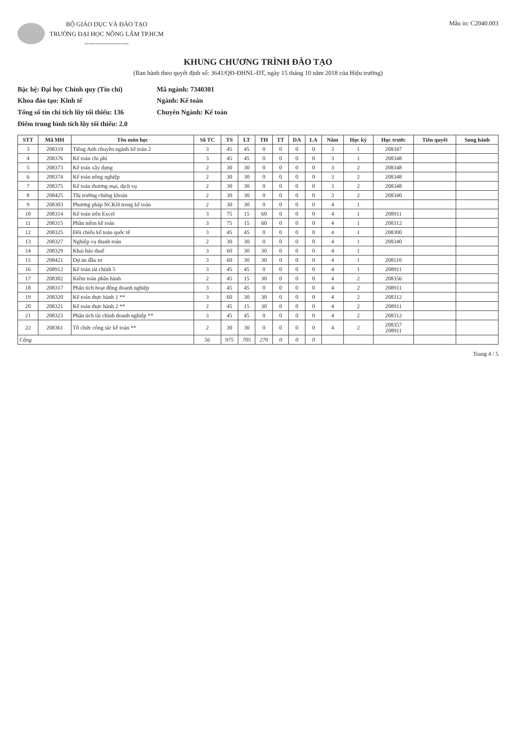BỘ GIÁO DỤC VÀ ĐÀO TẠO
TRƯỜNG ĐẠI HỌC NÔNG LÂM TP.HCM
---------------------
Mẫu in: C2040.003
KHUNG CHƯƠNG TRÌNH ĐÀO TẠO
(Ban hành theo quyết định số: 3641/QĐ-ĐHNL-ĐT, ngày 15 tháng 10 năm 2018 của Hiệu trưởng)
Bậc hệ: Đại học Chính quy (Tín chỉ)
Khoa đào tạo: Kinh tế
Tổng số tín chỉ tích lũy tối thiểu: 136
Điểm trung bình tích lũy tối thiểu: 2.0
Mã ngành: 7340301
Ngành: Kế toán
Chuyên Ngành: Kế toán
| STT | Mã MH | Tên môn học | Số TC | TS | LT | TH | TT | DA | LA | Năm | Học kỳ | Học trước | Tiên quyết | Song hành |
| --- | --- | --- | --- | --- | --- | --- | --- | --- | --- | --- | --- | --- | --- | --- |
| 3 | 208319 | Tiếng Anh chuyên ngành kế toán 2 | 3 | 45 | 45 | 0 | 0 | 0 | 0 | 3 | 1 | 208347 | | |
| 4 | 208376 | Kế toán chi phí | 3 | 45 | 45 | 0 | 0 | 0 | 0 | 3 | 1 | 208348 | | |
| 5 | 208373 | Kế toán xây dựng | 2 | 30 | 30 | 0 | 0 | 0 | 0 | 3 | 2 | 208348 | | |
| 6 | 208374 | Kế toán nông nghiệp | 2 | 30 | 30 | 0 | 0 | 0 | 0 | 3 | 2 | 208348 | | |
| 7 | 208375 | Kế toán thương mại, dịch vụ | 2 | 30 | 30 | 0 | 0 | 0 | 0 | 3 | 2 | 208348 | | |
| 8 | 208425 | Thị trường chứng khoán | 2 | 30 | 30 | 0 | 0 | 0 | 0 | 3 | 2 | 208340 | | |
| 9 | 208303 | Phương pháp NCKH trong kế toán | 2 | 30 | 30 | 0 | 0 | 0 | 0 | 4 | 1 | | | |
| 10 | 208314 | Kế toán trên Excel | 3 | 75 | 15 | 60 | 0 | 0 | 0 | 4 | 1 | 208911 | | |
| 11 | 208315 | Phần mềm kế toán | 3 | 75 | 15 | 60 | 0 | 0 | 0 | 4 | 1 | 208312 | | |
| 12 | 208325 | Đối chiếu kế toán quốc tế | 3 | 45 | 45 | 0 | 0 | 0 | 0 | 4 | 1 | 208300 | | |
| 13 | 208327 | Nghiệp vụ thanh toán | 2 | 30 | 30 | 0 | 0 | 0 | 0 | 4 | 1 | 208340 | | |
| 14 | 208329 | Khai báo thuế | 3 | 60 | 30 | 30 | 0 | 0 | 0 | 4 | 1 | | | |
| 15 | 208421 | Dự án đầu tư | 3 | 60 | 30 | 30 | 0 | 0 | 0 | 4 | 1 | 208110 | | |
| 16 | 208912 | Kế toán tài chính 5 | 3 | 45 | 45 | 0 | 0 | 0 | 0 | 4 | 1 | 208911 | | |
| 17 | 208302 | Kiểm toán phần hành | 2 | 45 | 15 | 30 | 0 | 0 | 0 | 4 | 2 | 208356 | | |
| 18 | 208317 | Phân tích hoạt động doanh nghiệp | 3 | 45 | 45 | 0 | 0 | 0 | 0 | 4 | 2 | 208911 | | |
| 19 | 208320 | Kế toán thực hành 1 ** | 3 | 60 | 30 | 30 | 0 | 0 | 0 | 4 | 2 | 208312 | | |
| 20 | 208321 | Kế toán thực hành 2 ** | 2 | 45 | 15 | 30 | 0 | 0 | 0 | 4 | 2 | 208911 | | |
| 21 | 208323 | Phân tích tài chính doanh nghiệp ** | 3 | 45 | 45 | 0 | 0 | 0 | 0 | 4 | 2 | 208312 | | |
| 22 | 208361 | Tổ chức công tác kế toán ** | 2 | 30 | 30 | 0 | 0 | 0 | 0 | 4 | 2 | 208357 208911 | | |
| Cộng | | | 56 | 975 | 705 | 270 | 0 | 0 | 0 | | | | | |
Trang 4 / 5